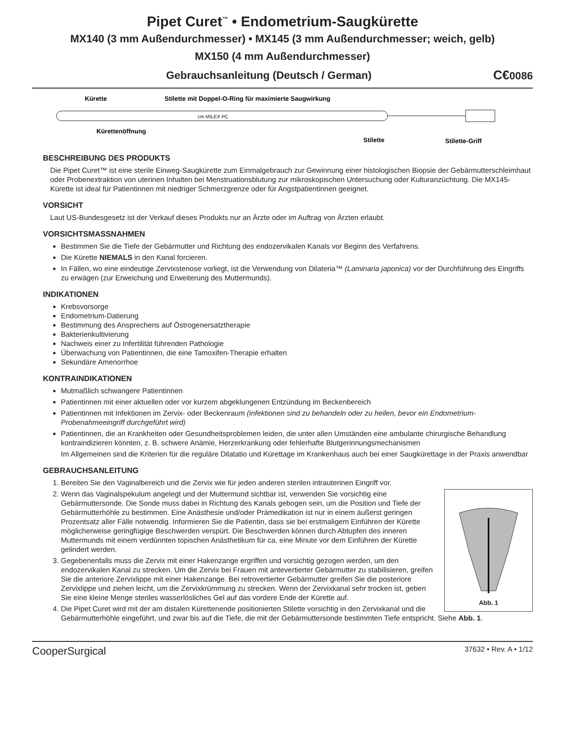Pipet Curet<sup>™</sup> • Endometrium-Saugkürette
MX140 (3 mm Außendurchmesser) • MX145 (3 mm Außendurchmesser; weich, gelb)
MX150 (4 mm Außendurchmesser)
Gebrauchsanleitung (Deutsch / German) C€0086
Kürette
Stilette mit Doppel-O-Ring für maximierte Saugwirkung
cm MILEX PC
Kürettenöffnung
Stilette
Stilette-Griff
BESCHREIBUNG DES PRODUKTS
Die Pipet Curet™ ist eine sterile Einweg-Saugkürette zum Einmalgebrauch zur Gewinnung einer histologischen Biopsie der Gebärmutterschleimhaut oder Probenextraktion von uterinen Inhalten bei Menstruationsblutung zur mikroskopischen Untersuchung oder Kulturanzüchtung. Die MX145-Kürette ist ideal für Patientinnen mit niedriger Schmerzgrenze oder für Angstpatientinnen geeignet.
VORSICHT
Laut US-Bundesgesetz ist der Verkauf dieses Produkts nur an Ärzte oder im Auftrag von Ärzten erlaubt.
VORSICHTSMASSNAHMEN
Bestimmen Sie die Tiefe der Gebärmutter und Richtung des endozervikalen Kanals vor Beginn des Verfahrens.
Die Kürette NIEMALS in den Kanal forcieren.
In Fällen, wo eine eindeutige Zervixstenose vorliegt, ist die Verwendung von Dilateria™ (Laminaria japonica) vor der Durchführung des Eingriffs zu erwägen (zur Erweichung und Erweiterung des Muttermunds).
INDIKATIONEN
Krebsvorsorge
Endometrium-Datierung
Bestimmung des Ansprechens auf Östrogenersatztherapie
Bakterienkultivierung
Nachweis einer zu Infertilität führenden Pathologie
Überwachung von Patientinnen, die eine Tamoxifen-Therapie erhalten
Sekundäre Amenorrhoe
KONTRAINDIKATIONEN
Mutmaßlich schwangere Patientinnen
Patientinnen mit einer aktuellen oder vor kurzem abgeklungenen Entzündung im Beckenbereich
Patientinnen mit Infektionen im Zervix- oder Beckenraum (infektionen sind zu behandeln oder zu heilen, bevor ein Endometrium-Probenahmeeingriff durchgeführt wird)
Patientinnen, die an Krankheiten oder Gesundheitsproblemen leiden, die unter allen Umständen eine ambulante chirurgische Behandlung kontraindizieren könnten, z. B. schwere Anämie, Herzerkrankung oder fehlerhafte Blutgerinnungsmechanismen
Im Allgemeinen sind die Kriterien für die reguläre Dilatatio und Kürettage im Krankenhaus auch bei einer Saugkürettage in der Praxis anwendbar
GEBRAUCHSANLEITUNG
1. Bereiten Sie den Vaginalbereich und die Zervix wie für jeden anderen sterilen intrauterinen Eingriff vor.
Abb. 1
2. Wenn das Vaginalspekulum angelegt und der Muttermund sichtbar ist, verwenden Sie vorsichtig eine Gebärmuttersonde. Die Sonde muss dabei in Richtung des Kanals gebogen sein, um die Position und Tiefe der Gebärmutterhöhle zu bestimmen. Eine Anästhesie und/oder Prämedikation ist nur in einem äußerst geringen Prozentsatz aller Fälle notwendig. Informieren Sie die Patientin, dass sie bei erstmaligem Einführen der Kürette möglicherweise geringfügige Beschwerden verspürt. Die Beschwerden können durch Abtupfen des inneren Muttermunds mit einem verdünnten topischen Anästhetikum für ca. eine Minute vor dem Einführen der Kürette gelindert werden.
3. Gegebenenfalls muss die Zervix mit einer Hakenzange ergriffen und vorsichtig gezogen werden, um den endozervikalen Kanal zu strecken. Um die Zervix bei Frauen mit antevertierter Gebärmutter zu stabilisieren, greifen Sie die anteriore Zervixlippe mit einer Hakenzange. Bei retrovertierter Gebärmutter greifen Sie die posteriore Zervixlippe und ziehen leicht, um die Zervixkrümmung zu strecken. Wenn der Zervixkanal sehr trocken ist, geben Sie eine kleine Menge steriles wasserlösliches Gel auf das vordere Ende der Kürette auf.
4. Die Pipet Curet wird mit der am distalen Kürettenende positionierten Stilette vorsichtig in den Zervixkanal und die Gebärmutterhöhle eingeführt, und zwar bis auf die Tiefe, die mit der Gebärmuttersonde bestimmten Tiefe entspricht. Siehe Abb. 1.
CooperSurgical 37632 • Rev. A • 1/12